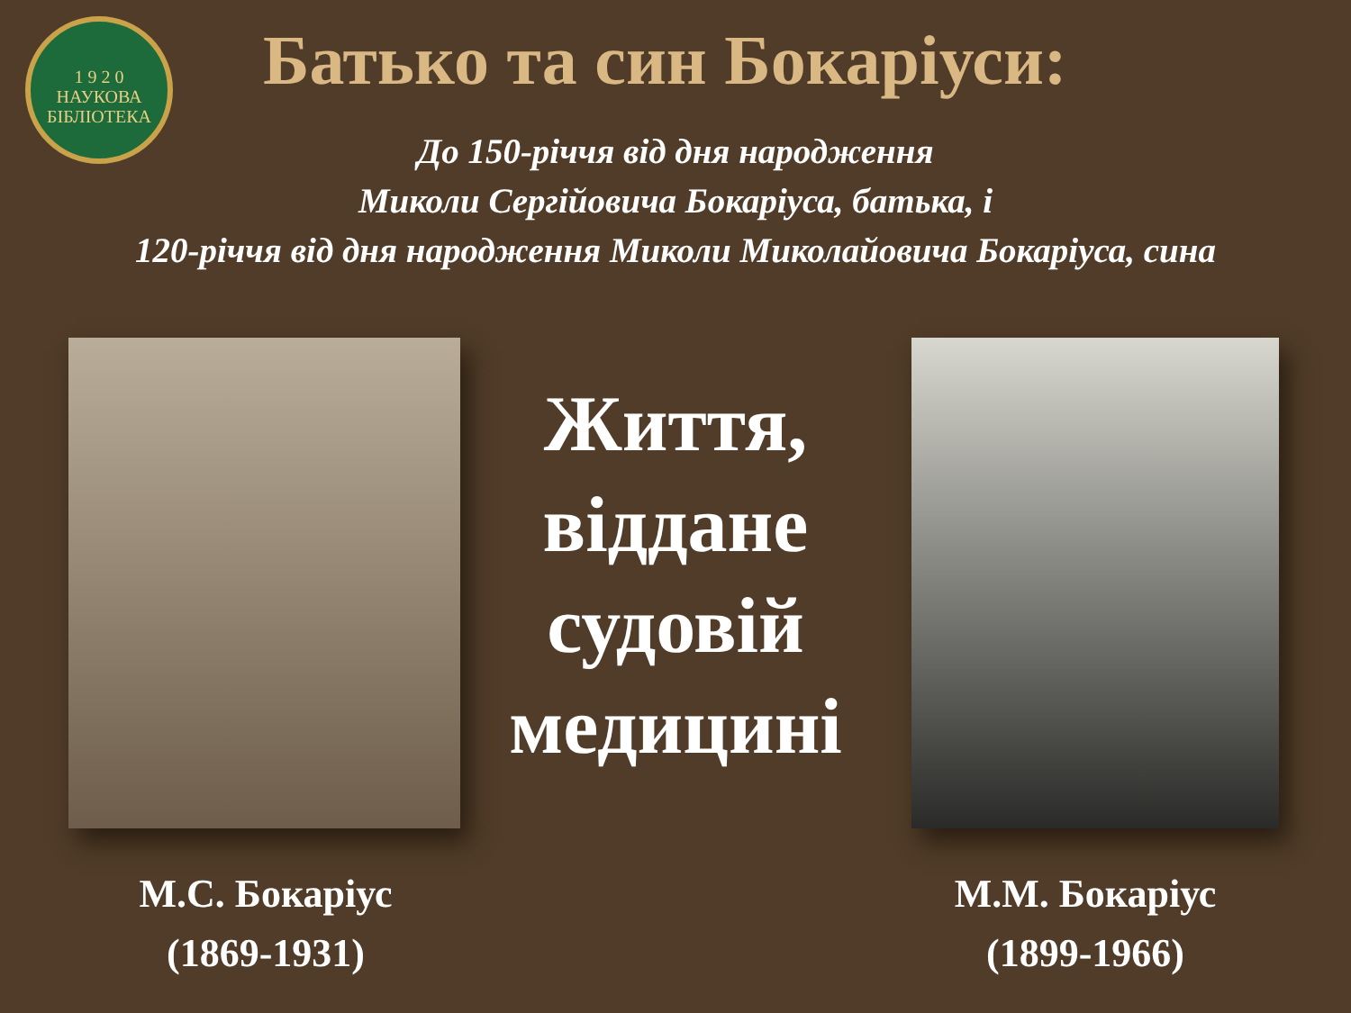1 9 2 0
НАУКОВА
БІБЛІОТЕКА
Батько та син Бокаріуси:
До 150-річчя від дня народження
Миколи Сергійовича Бокаріуса, батька, і
120-річчя від дня народження Миколи Миколайовича Бокаріуса, сина
М.С. Бокаріус
(1869-1931)
Життя,
віддане
судовій
медицині
М.М. Бокаріус
(1899-1966)